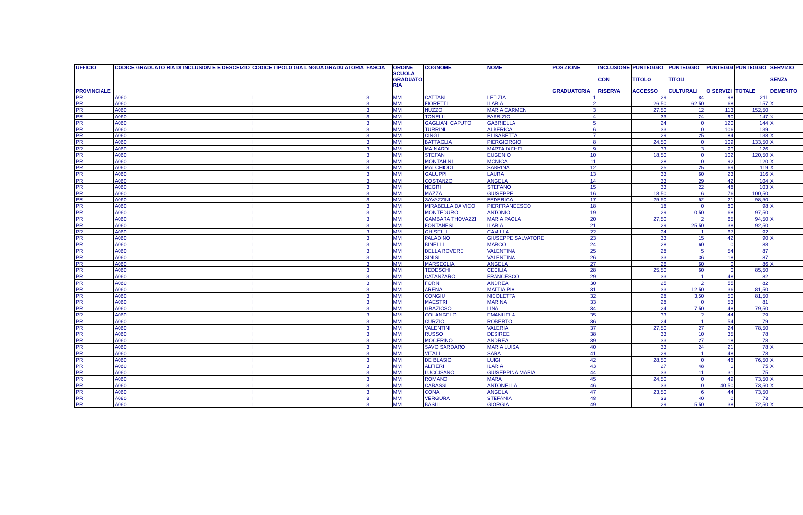| UFFICIO PROVINCIALE | CODICE GRADUATO RIA DI INCLUSION E E DESCRIZIO | CODICE TIPOLO GIA LINGUA GRADU ATORIA | FASCIA | ORDINE SCUOLA GRADUATO RIA | COGNOME | NOME | POSIZIONE GRADUATORIA | INCLUSIONE CON RISERVA | PUNTEGGIO TITOLO ACCESSO | PUNTEGGIO TITOLI CULTURALI | PUNTEGGI O SERVIZI | PUNTEGGIO TOTALE | SERVIZIO SENZA DEMERITO |
| --- | --- | --- | --- | --- | --- | --- | --- | --- | --- | --- | --- | --- | --- |
| PR | A060 | I | 3 | MM | CATTANI | LETIZIA | 1 | | 29 | 84 | 98 | 211 | |
| PR | A060 | I | 3 | MM | FIORETTI | ILARIA | 2 | | 26,50 | 62,50 | 68 | 157 | X |
| PR | A060 | I | 3 | MM | NUZZO | MARIA CARMEN | 3 | | 27,50 | 12 | 113 | 152,50 | |
| PR | A060 | I | 3 | MM | TONELLI | FABRIZIO | 4 | | 33 | 24 | 90 | 147 | X |
| PR | A060 | I | 3 | MM | GAGLIANI CAPUTO | GABRIELLA | 5 | | 24 | 0 | 120 | 144 | X |
| PR | A060 | I | 3 | MM | TURRINI | ALBERICA | 6 | | 33 | 0 | 106 | 139 | |
| PR | A060 | I | 3 | MM | CINGI | ELISABETTA | 7 | | 29 | 25 | 84 | 138 | X |
| PR | A060 | I | 3 | MM | BATTAGLIA | PIERGIORGIO | 8 | | 24,50 | 0 | 109 | 133,50 | X |
| PR | A060 | I | 3 | MM | MAINARDI | MARTA IXCHEL | 9 | | 33 | 3 | 90 | 126 | |
| PR | A060 | I | 3 | MM | STEFANI | EUGENIO | 10 | | 18,50 | 0 | 102 | 120,50 | X |
| PR | A060 | I | 3 | MM | MONTANINI | MONICA | 11 | | 28 | 0 | 92 | 120 | X |
| PR | A060 | I | 3 | MM | MALCHIODI | SABRINA | 12 | | 25 | 25 | 69 | 119 | X |
| PR | A060 | I | 3 | MM | GALUPPI | LAURA | 13 | | 33 | 60 | 23 | 116 | X |
| PR | A060 | I | 3 | MM | COSTANZO | ANGELA | 14 | | 33 | 29 | 42 | 104 | X |
| PR | A060 | I | 3 | MM | NEGRI | STEFANO | 15 | | 33 | 22 | 48 | 103 | X |
| PR | A060 | I | 3 | MM | MAZZA | GIUSEPPE | 16 | | 18,50 | 6 | 76 | 100,50 | |
| PR | A060 | I | 3 | MM | SAVAZZINI | FEDERICA | 17 | | 25,50 | 52 | 21 | 98,50 | |
| PR | A060 | I | 3 | MM | MIRABELLA DA VICO | PIERFRANCESCO | 18 | | 18 | 0 | 80 | 98 | X |
| PR | A060 | I | 3 | MM | MONTEDURO | ANTONIO | 19 | | 29 | 0,50 | 68 | 97,50 | |
| PR | A060 | I | 3 | MM | GAMBARA THOVAZZI | MARIA PAOLA | 20 | | 27,50 | 2 | 65 | 94,50 | X |
| PR | A060 | I | 3 | MM | FONTANESI | ILARIA | 21 | | 29 | 25,50 | 38 | 92,50 | |
| PR | A060 | I | 3 | MM | GHISELLI | CAMILLA | 22 | | 24 | 1 | 67 | 92 | |
| PR | A060 | I | 3 | MM | PALADINO | GIUSEPPE SALVATORE | 23 | | 33 | 15 | 42 | 90 | X |
| PR | A060 | I | 3 | MM | BINELLI | MARCO | 24 | | 28 | 60 | 0 | 88 | |
| PR | A060 | I | 3 | MM | DELLA ROVERE | VALENTINA | 25 | | 28 | 5 | 54 | 87 | |
| PR | A060 | I | 3 | MM | SINISI | VALENTINA | 26 | | 33 | 36 | 18 | 87 | |
| PR | A060 | I | 3 | MM | MARSEGLIA | ANGELA | 27 | | 26 | 60 | 0 | 86 | X |
| PR | A060 | I | 3 | MM | TEDESCHI | CECILIA | 28 | | 25,50 | 60 | 0 | 85,50 | |
| PR | A060 | I | 3 | MM | CATANZARO | FRANCESCO | 29 | | 33 | 1 | 48 | 82 | |
| PR | A060 | I | 3 | MM | FORNI | ANDREA | 30 | | 25 | 2 | 55 | 82 | |
| PR | A060 | I | 3 | MM | ARENA | MATTIA PIA | 31 | | 33 | 12,50 | 36 | 81,50 | |
| PR | A060 | I | 3 | MM | CONGIU | NICOLETTA | 32 | | 28 | 3,50 | 50 | 81,50 | |
| PR | A060 | I | 3 | MM | MAESTRI | MARINA | 33 | | 28 | 0 | 53 | 81 | |
| PR | A060 | I | 3 | MM | GRAZIOSO | LINA | 34 | | 24 | 7,50 | 48 | 79,50 | |
| PR | A060 | I | 3 | MM | COLANGELO | EMANUELA | 35 | | 33 | 2 | 44 | 79 | |
| PR | A060 | I | 3 | MM | CURZIO | ROBERTO | 36 | | 24 | 1 | 54 | 79 | |
| PR | A060 | I | 3 | MM | VALENTINI | VALERIA | 37 | | 27,50 | 27 | 24 | 78,50 | |
| PR | A060 | I | 3 | MM | RUSSO | DESIREE | 38 | | 33 | 10 | 35 | 78 | |
| PR | A060 | I | 3 | MM | MOCERINO | ANDREA | 39 | | 33 | 27 | 18 | 78 | |
| PR | A060 | I | 3 | MM | SAVO SARDARO | MARIA LUISA | 40 | | 33 | 24 | 21 | 78 | X |
| PR | A060 | I | 3 | MM | VITALI | SARA | 41 | | 29 | 1 | 48 | 78 | |
| PR | A060 | I | 3 | MM | DE BLASIO | LUIGI | 42 | | 28,50 | 0 | 48 | 76,50 | X |
| PR | A060 | I | 3 | MM | ALFIERI | ILARIA | 43 | | 27 | 48 | 0 | 75 | X |
| PR | A060 | I | 3 | MM | LUCCISANO | GIUSEPPINA MARIA | 44 | | 33 | 11 | 31 | 75 | |
| PR | A060 | I | 3 | MM | ROMANO | MARA | 45 | | 24,50 | 0 | 49 | 73,50 | X |
| PR | A060 | I | 3 | MM | CABASSI | ANTONELLA | 46 | | 33 | 0 | 40,50 | 73,50 | X |
| PR | A060 | I | 3 | MM | CONA | ANGELA | 47 | | 23,50 | 6 | 44 | 73,50 | |
| PR | A060 | I | 3 | MM | VERGURA | STEFANIA | 48 | | 33 | 40 | 0 | 73 | |
| PR | A060 | I | 3 | MM | BASILI | GIORGIA | 49 | | 29 | 5,50 | 38 | 72,50 | X |